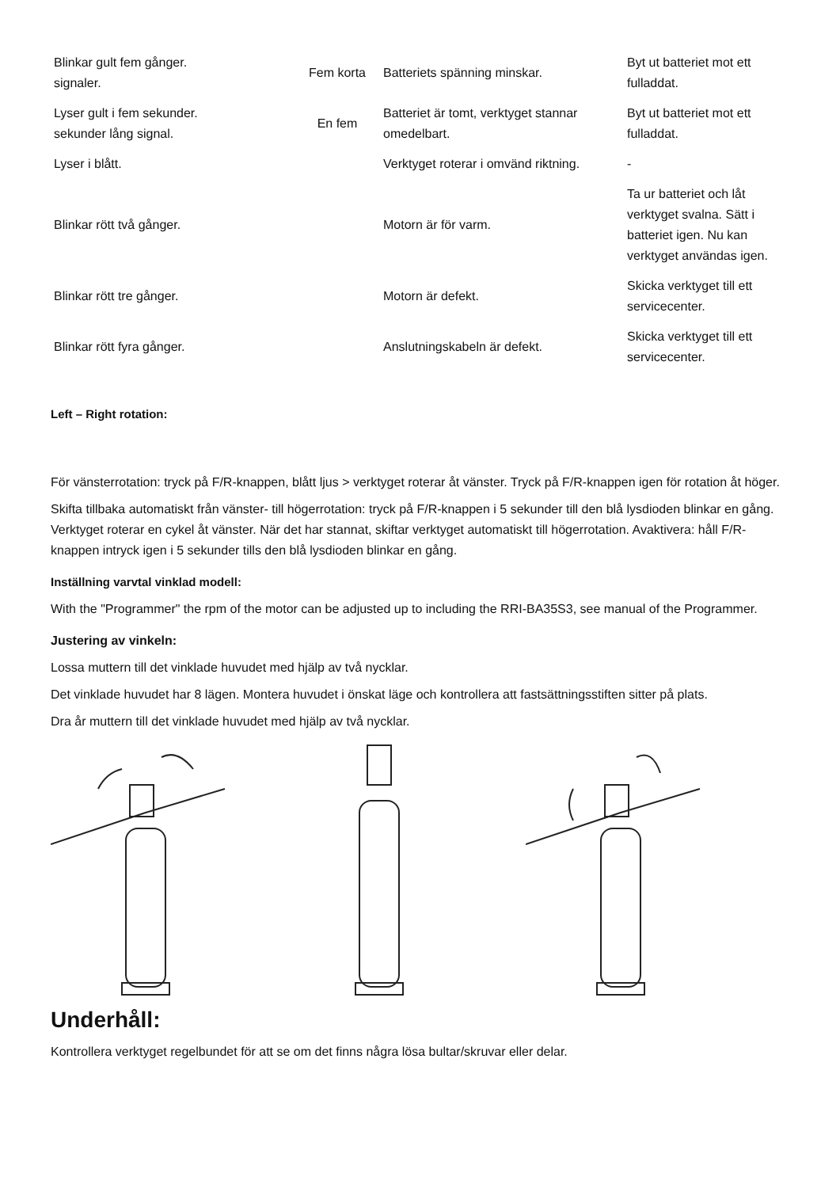| Blinkar gult fem gånger. signaler. | Fem korta | Batteriets spänning minskar. | Byt ut batteriet mot ett fulladdat. |
| Lyser gult i fem sekunder. sekunder lång signal. | En fem | Batteriet är tomt, verktyget stannar omedelbart. | Byt ut batteriet mot ett fulladdat. |
| Lyser i blått. | | Verktyget roterar i omvänd riktning. | - |
| Blinkar rött två gånger. | | Motorn är för varm. | Ta ur batteriet och låt verktyget svalna. Sätt i batteriet igen. Nu kan verktyget användas igen. |
| Blinkar rött tre gånger. | | Motorn är defekt. | Skicka verktyget till ett servicecenter. |
| Blinkar rött fyra gånger. | | Anslutningskabeln är defekt. | Skicka verktyget till ett servicecenter. |
Left – Right rotation:
För vänsterrotation: tryck på F/R-knappen, blått ljus > verktyget roterar åt vänster. Tryck på F/R-knappen igen för rotation åt höger.
Skifta tillbaka automatiskt från vänster- till högerrotation: tryck på F/R-knappen i 5 sekunder till den blå lysdioden blinkar en gång. Verktyget roterar en cykel åt vänster. När det har stannat, skiftar verktyget automatiskt till högerrotation. Avaktivera: håll F/R-knappen intryck igen i 5 sekunder tills den blå lysdioden blinkar en gång.
Inställning varvtal vinklad modell:
With the "Programmer" the rpm of the motor can be adjusted up to including the RRI-BA35S3, see manual of the Programmer.
Justering av vinkeln:
Lossa muttern till det vinklade huvudet med hjälp av två nycklar.
Det vinklade huvudet har 8 lägen. Montera huvudet i önskat läge och kontrollera att fastsättningsstiften sitter på plats.
Dra år muttern till det vinklade huvudet med hjälp av två nycklar.
Underhåll:
Kontrollera verktyget regelbundet för att se om det finns några lösa bultar/skruvar eller delar.